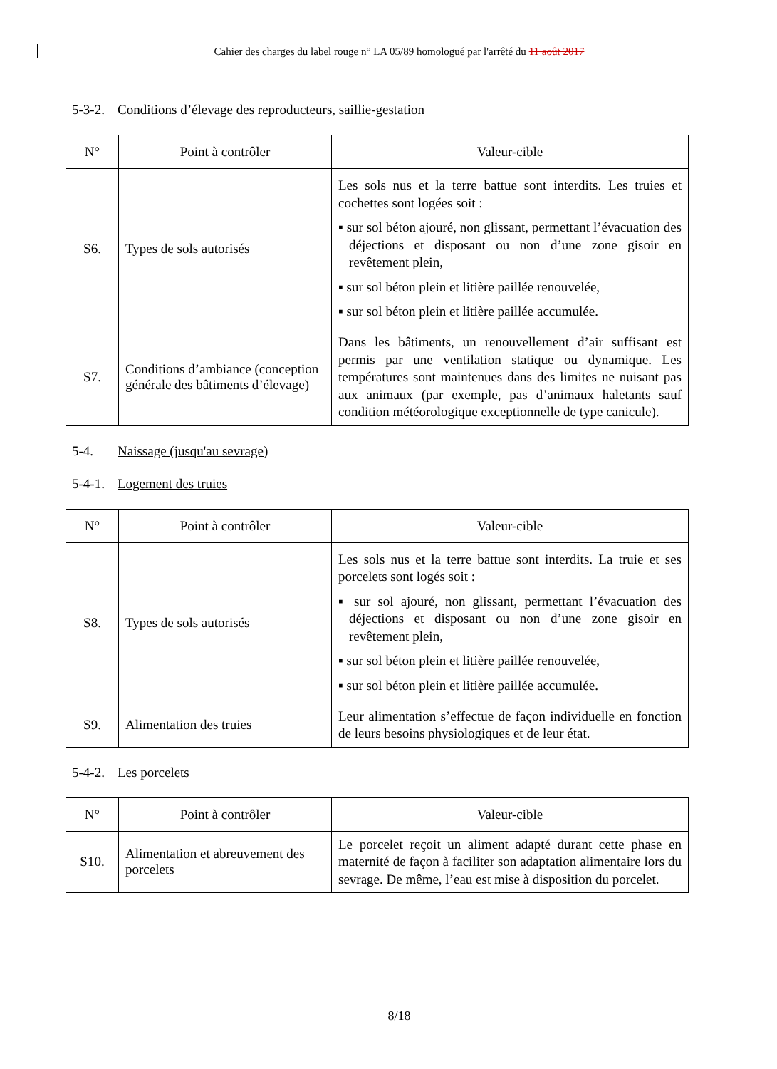Cahier des charges du label rouge n° LA 05/89 homologué par l'arrêté du 11 août 2017
5-3-2. Conditions d’élevage des reproducteurs, saillie-gestation
| N° | Point à contrôler | Valeur-cible |
| --- | --- | --- |
| S6. | Types de sols autorisés | Les sols nus et la terre battue sont interdits. Les truies et cochettes sont logées soit : ▪ sur sol béton ajouré, non glissant, permettant l’évacuation des déjections et disposant ou non d’une zone gisoir en revêtement plein, ▪ sur sol béton plein et litière paillée renouvelée, ▪ sur sol béton plein et litière paillée accumulée. |
| S7. | Conditions d’ambiance (conception générale des bâtiments d’élevage) | Dans les bâtiments, un renouvellement d’air suffisant est permis par une ventilation statique ou dynamique. Les températures sont maintenues dans des limites ne nuisant pas aux animaux (par exemple, pas d’animaux haletants sauf condition météorologique exceptionnelle de type canicule). |
5-4. Naissage (jusqu'au sevrage)
5-4-1. Logement des truies
| N° | Point à contrôler | Valeur-cible |
| --- | --- | --- |
| S8. | Types de sols autorisés | Les sols nus et la terre battue sont interdits. La truie et ses porcelets sont logés soit : ▪ sur sol ajouré, non glissant, permettant l’évacuation des déjections et disposant ou non d’une zone gisoir en revêtement plein, ▪ sur sol béton plein et litière paillée renouvelée, ▪ sur sol béton plein et litière paillée accumulée. |
| S9. | Alimentation des truies | Leur alimentation s’effectue de façon individuelle en fonction de leurs besoins physiologiques et de leur état. |
5-4-2. Les porcelets
| N° | Point à contrôler | Valeur-cible |
| --- | --- | --- |
| S10. | Alimentation et abreuvement des porcelets | Le porcelet reçoit un aliment adapté durant cette phase en maternité de façon à faciliter son adaptation alimentaire lors du sevrage. De même, l’eau est mise à disposition du porcelet. |
8/18